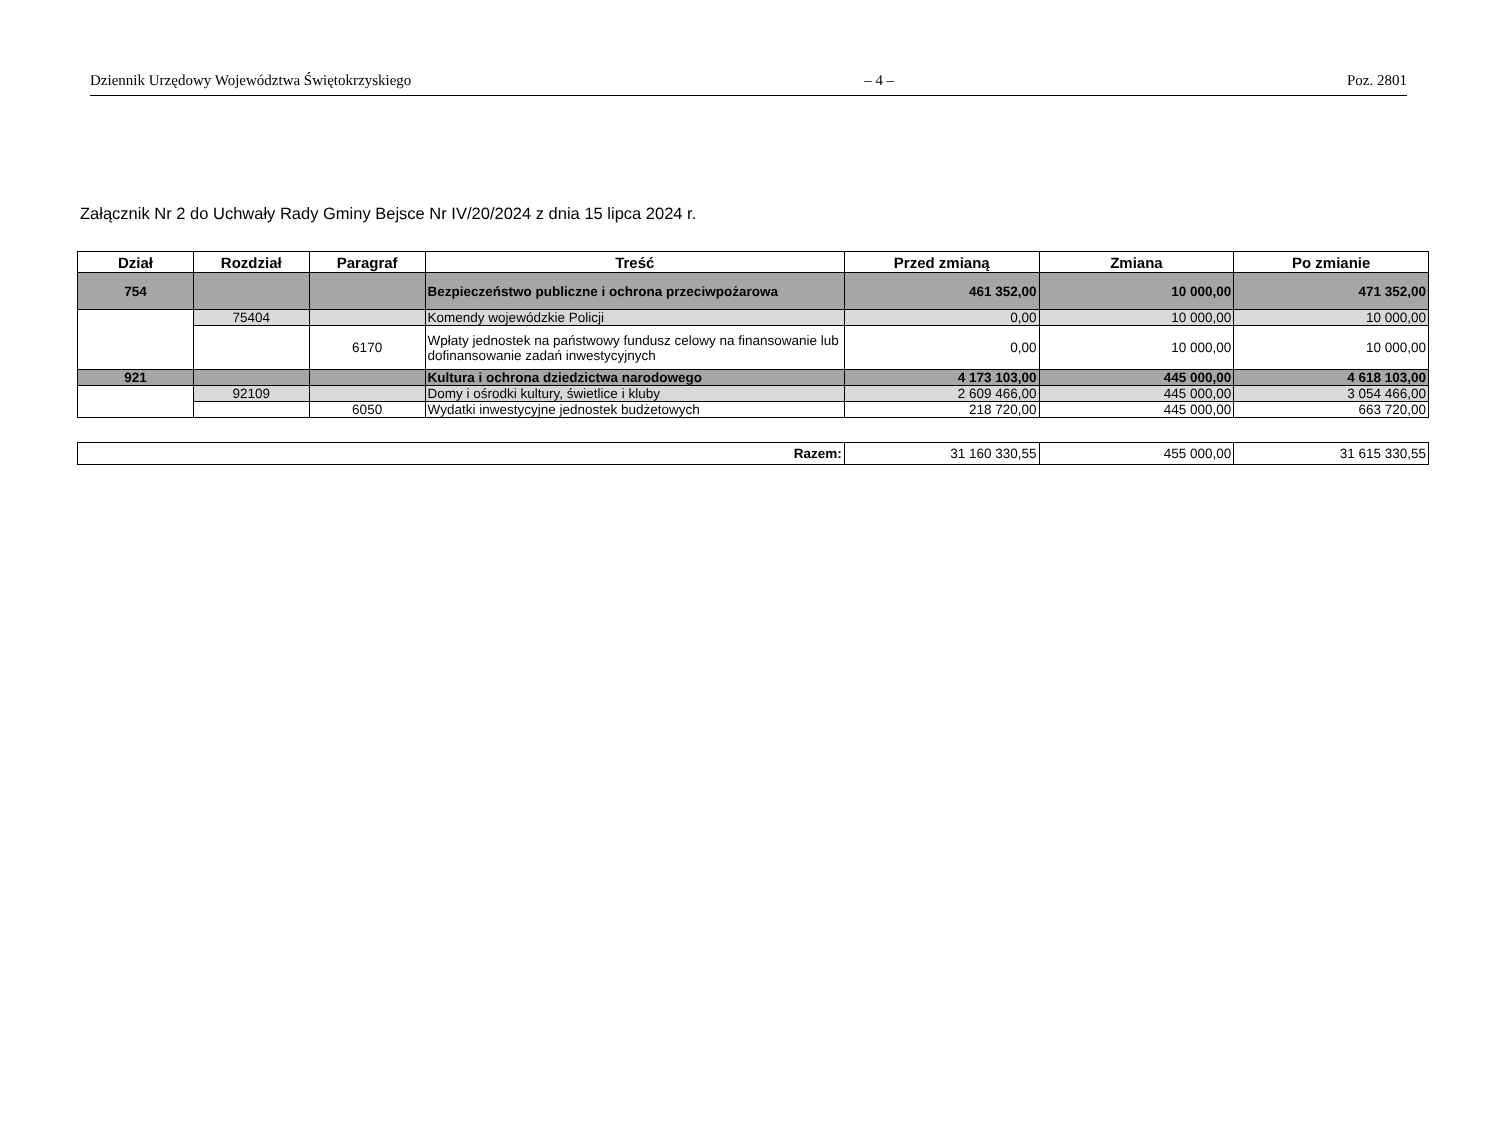Dziennik Urzędowy Województwa Świętokrzyskiego – 4 – Poz. 2801
Załącznik Nr 2 do Uchwały Rady Gminy Bejsce Nr IV/20/2024 z dnia 15 lipca 2024 r.
| Dział | Rozdział | Paragraf | Treść | Przed zmianą | Zmiana | Po zmianie |
| --- | --- | --- | --- | --- | --- | --- |
| 754 | | | Bezpieczeństwo publiczne i ochrona przeciwpożarowa | 461 352,00 | 10 000,00 | 471 352,00 |
| | 75404 | | Komendy wojewódzkie Policji | 0,00 | 10 000,00 | 10 000,00 |
| | | 6170 | Wpłaty jednostek na państwowy fundusz celowy na finansowanie lub dofinansowanie zadań inwestycyjnych | 0,00 | 10 000,00 | 10 000,00 |
| 921 | | | Kultura i ochrona dziedzictwa narodowego | 4 173 103,00 | 445 000,00 | 4 618 103,00 |
| | 92109 | | Domy i ośrodki kultury, świetlice i kluby | 2 609 466,00 | 445 000,00 | 3 054 466,00 |
| | | 6050 | Wydatki inwestycyjne jednostek budżetowych | 218 720,00 | 445 000,00 | 663 720,00 |
| Razem: | 31 160 330,55 | 455 000,00 | 31 615 330,55 |